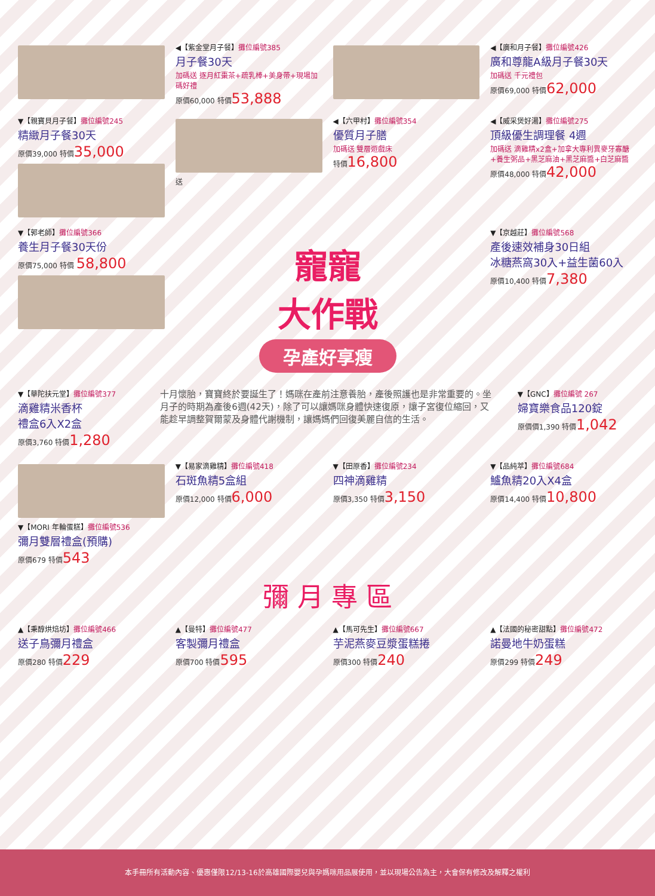◀【紫金堂月子餐】攤位編號385
月子餐30天
加碼送 逐月紅棗茶+疏乳棒+美身帶+現場加碼好禮
原價60,000 特價53,888
◀【廣和月子餐】攤位編號426
廣和尊龍A級月子餐30天
加碼送 千元禮包
原價69,000 特價62,000
▼【親寶貝月子餐】攤位編號245
精緻月子餐30天
原價39,000 特價35,000
送
◀【六甲村】攤位編號354
優質月子膳
加碼送 雙層遊戲床
特價16,800
◀【威采煲好湯】攤位編號275
頂級優生調理餐 4週
加碼送 滴雞精x2盒+加拿大專利異麥牙寡醣+養生粥品+黑芝麻油+黑芝麻醬+白芝麻醬
原價48,000 特價42,000
▼【郭老師】攤位編號366
養生月子餐30天份
原價75,000 特價 58,800
寵寵
大作戰
孕產好享瘦
▼【京越莊】攤位編號568
產後速效補身30日組
冰糖燕窩30入+益生菌60入
原價10,400 特價7,380
▼【華陀扶元堂】攤位編號377
滴雞精米香杯
禮盒6入X2盒
原價3,760 特價1,280
十月懷胎，寶寶終於要誕生了！媽咪在產前注意養胎，產後照護也是非常重要的。坐月子的時期為產後6週(42天)，除了可以讓媽咪身體快速復原，讓子宮復位縮回，又能趁早調整賀爾蒙及身體代謝機制，讓媽媽們回復美麗自信的生活。
▼【GNC】攤位編號 267
婦寶樂食品120錠
原價價1,390 特價1,042
▼【MORI 年輪蛋糕】攤位編號536
彌月雙層禮盒(預購)
原價679 特價543
▼【易家滴雞精】攤位編號418
石斑魚精5盒組
原價12,000 特價6,000
▼【田原香】攤位編號234
四神滴雞精
原價3,350 特價3,150
▼【品純萃】攤位編號684
鱸魚精20入X4盒
原價14,400 特價10,800
彌 月 專 區
▲【秉醇烘焙坊】攤位編號466
送子鳥彌月禮盒
原價280 特價229
▲【曼特】攤位編號477
客製彌月禮盒
原價700 特價595
▲【馬可先生】攤位編號667
芋泥燕麥豆漿蛋糕捲
原價300 特價240
▲【法國的秘密甜點】攤位編號472
諾曼地牛奶蛋糕
原價299 特價249
本手冊所有活動內容、優惠僅限12/13-16於高雄國際嬰兒與孕媽咪用品展使用，並以現場公告為主，大會保有修改及解釋之權利